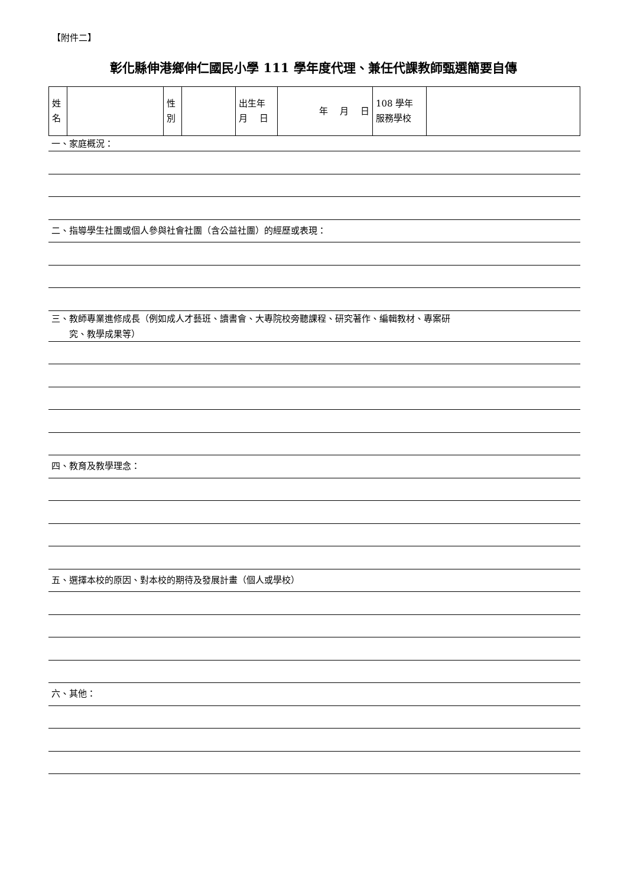【附件二】
彰化縣伸港鄉伸仁國民小學 111 學年度代理、兼任代課教師甄選簡要自傳
| 姓 名 | | 性 別 | | 出生年 月 日 | 年 月 日 | 108 學年 服務學校 | |
一、家庭概況：
二、指導學生社團或個人參與社會社團（含公益社團）的經歷或表現：
三、教師專業進修成長（例如成人才藝班、讀書會、大專院校旁聽課程、研究著作、編輯教材、專案研
　　究、教學成果等）
四、教育及教學理念：
五、選擇本校的原因、對本校的期待及發展計畫（個人或學校）
六、其他：